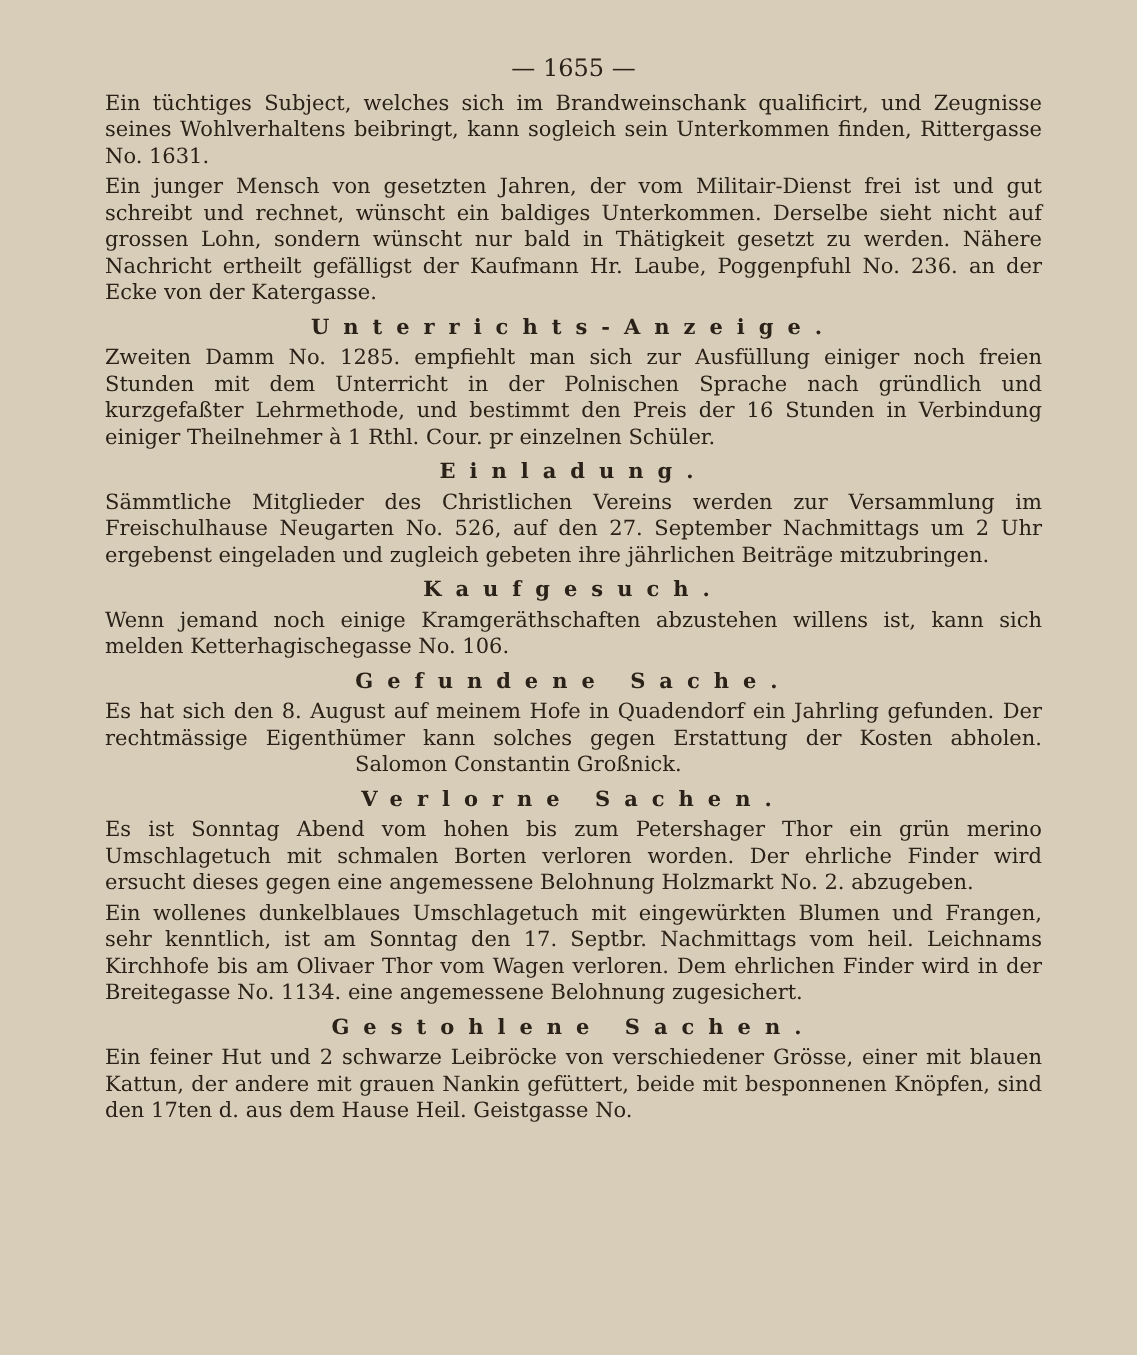— 1655 —
Ein tüchtiges Subject, welches sich im Brandweinschank qualificirt, und Zeugnisse seines Wohlverhaltens beibringt, kann sogleich sein Unterkommen finden, Rittergasse No. 1631.
Ein junger Mensch von gesetzten Jahren, der vom Militair-Dienst frei ist und gut schreibt und rechnet, wünscht ein baldiges Unterkommen. Derselbe sieht nicht auf grossen Lohn, sondern wünscht nur bald in Thätigkeit gesetzt zu werden. Nähere Nachricht ertheilt gefälligst der Kaufmann Hr. Laube, Poggenpfuhl No. 236. an der Ecke von der Katergasse.
Unterrichts-Anzeige.
Zweiten Damm No. 1285. empfiehlt man sich zur Ausfüllung einiger noch freien Stunden mit dem Unterricht in der Polnischen Sprache nach gründlich und kurzgefaßter Lehrmethode, und bestimmt den Preis der 16 Stunden in Verbindung einiger Theilnehmer à 1 Rthl. Cour. pr einzelnen Schüler.
Einladung.
Sämmtliche Mitglieder des Christlichen Vereins werden zur Versammlung im Freischulhause Neugarten No. 526, auf den 27. September Nachmittags um 2 Uhr ergebenst eingeladen und zugleich gebeten ihre jährlichen Beiträge mitzubringen.
Kaufgesuch.
Wenn jemand noch einige Kramgeräthschaften abzustehen willens ist, kann sich melden Ketterhagischegasse No. 106.
Gefundene Sache.
Es hat sich den 8. August auf meinem Hofe in Quadendorf ein Jahrling gefunden. Der rechtmässige Eigenthümer kann solches gegen Erstattung der Kosten abholen. Salomon Constantin Großnick.
Verlorne Sachen.
Es ist Sonntag Abend vom hohen bis zum Petershager Thor ein grün merino Umschlagetuch mit schmalen Borten verloren worden. Der ehrliche Finder wird ersucht dieses gegen eine angemessene Belohnung Holzmarkt No. 2. abzugeben.
Ein wollenes dunkelblaues Umschlagetuch mit eingewürkten Blumen und Frangen, sehr kenntlich, ist am Sonntag den 17. Septbr. Nachmittags vom heil. Leichnams Kirchhofe bis am Olivaer Thor vom Wagen verloren. Dem ehrlichen Finder wird in der Breitegasse No. 1134. eine angemessene Belohnung zugesichert.
Gestohlene Sachen.
Ein feiner Hut und 2 schwarze Leibröcke von verschiedener Grösse, einer mit blauen Kattun, der andere mit grauen Nankin gefüttert, beide mit besponnenen Knöpfen, sind den 17ten d. aus dem Hause Heil. Geistgasse No.